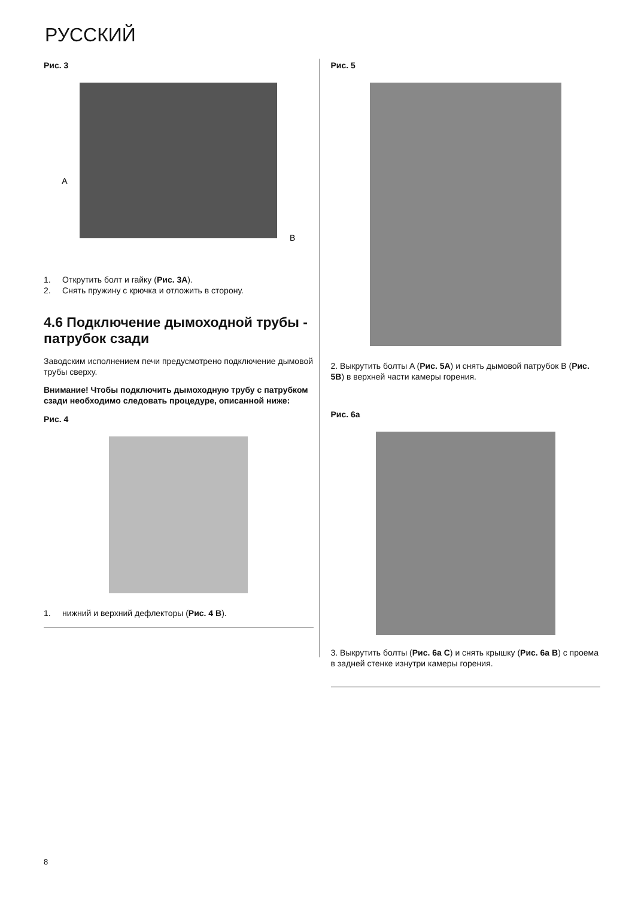РУССКИЙ
Рис. 3
A
B
1. Открутить болт и гайку (Рис. 3A).
2. Снять пружину с крючка и отложить в сторону.
4.6 Подключение дымоходной трубы - патрубок сзади
Заводским исполнением печи предусмотрено подключение дымовой трубы сверху.
Внимание! Чтобы подключить дымоходную трубу с патрубком сзади необходимо следовать процедуре, описанной ниже:
Рис. 4
1. нижний и верхний дефлекторы (Рис. 4 B).
Рис. 5
2. Выкрутить болты A (Рис. 5A) и снять дымовой патрубок B (Рис. 5B) в верхней части камеры горения.
Рис. 6а
3. Выкрутить болты (Рис. 6а C) и снять крышку (Рис. 6а B) с проема в задней стенке изнутри камеры горения.
8